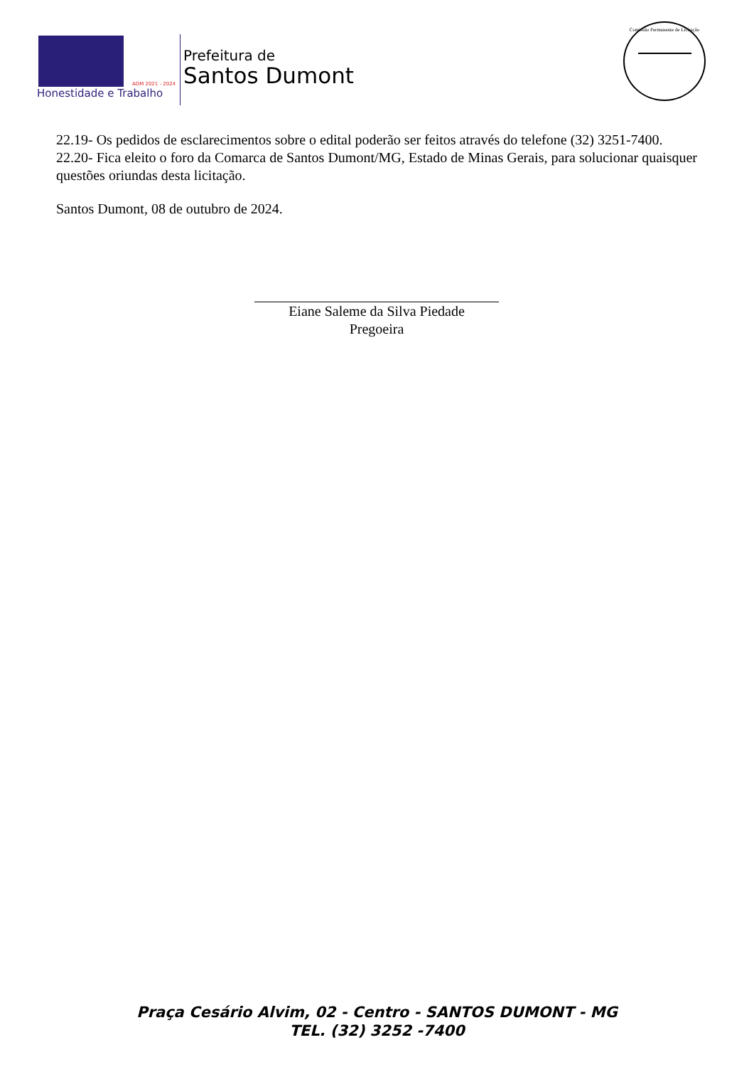ADM 2021 - 2024
Honestidade e Trabalho
Prefeitura de
Santos Dumont
Comissão Permanente de Licitação
22.19- Os pedidos de esclarecimentos sobre o edital poderão ser feitos através do telefone (32) 3251-7400.
22.20- Fica eleito o foro da Comarca de Santos Dumont/MG, Estado de Minas Gerais, para solucionar quaisquer questões oriundas desta licitação.
Santos Dumont, 08 de outubro de 2024.
Eiane Saleme da Silva Piedade
Pregoeira
Praça Cesário Alvim, 02 - Centro - SANTOS DUMONT - MG
TEL. (32) 3252 -7400